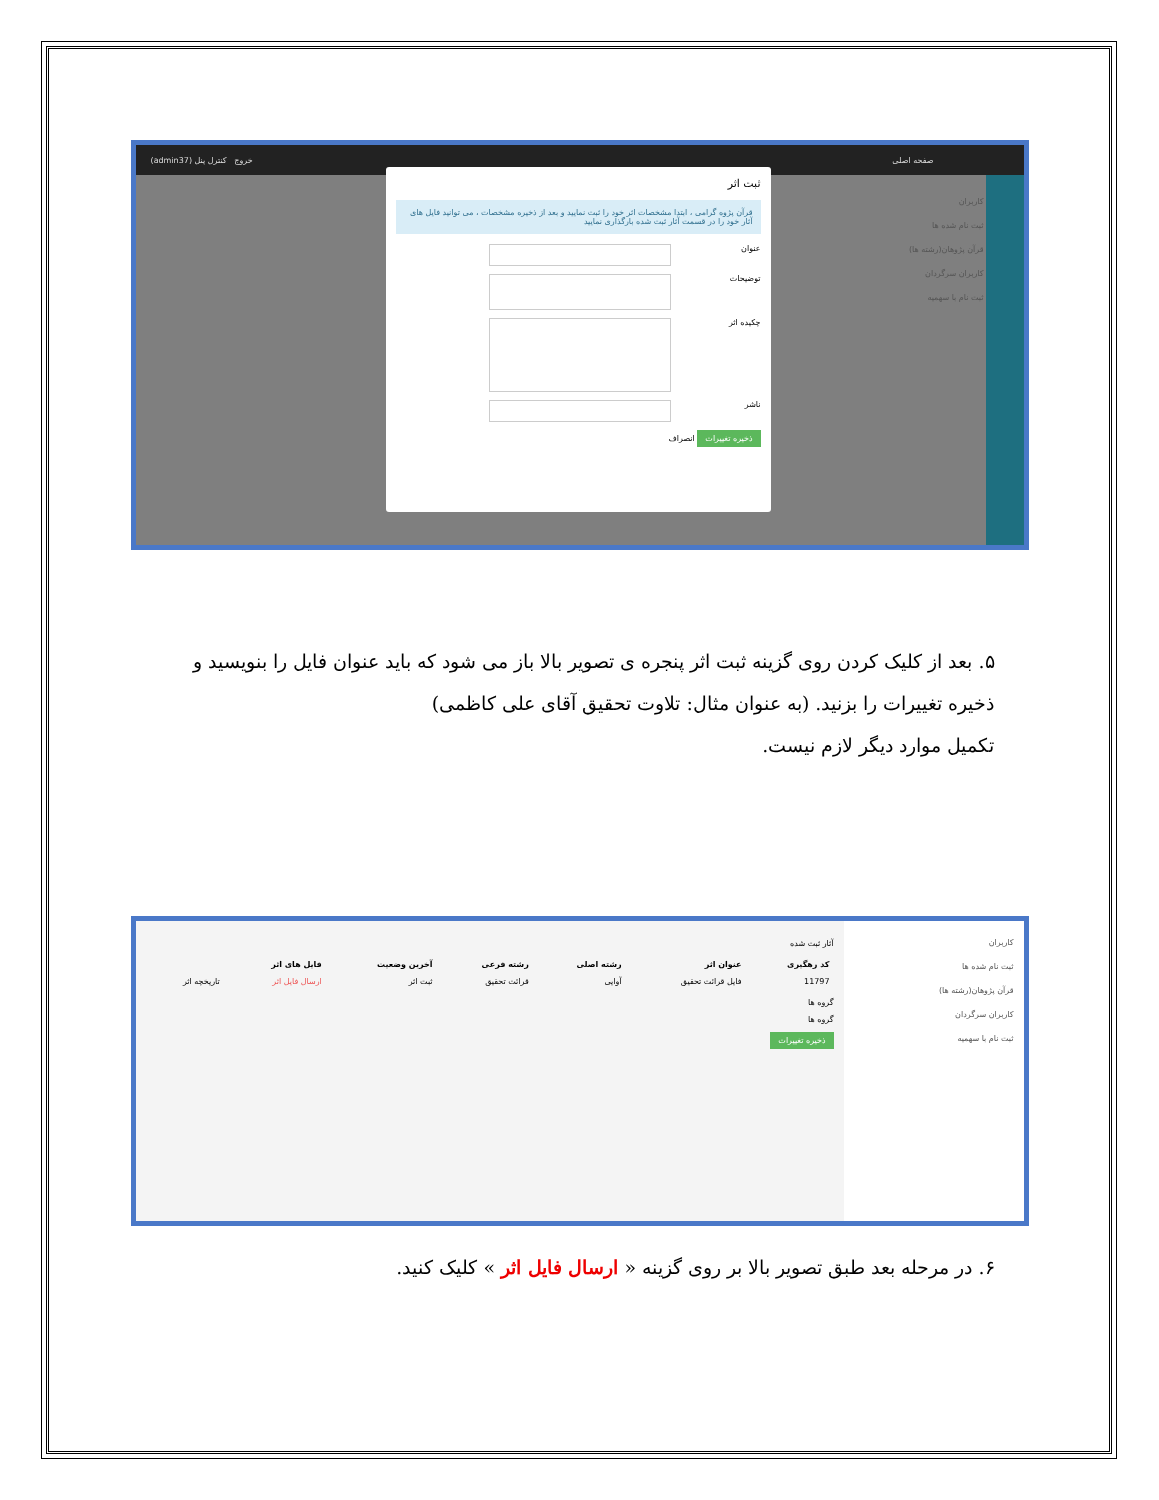صفحه اصلی خروج کنترل پنل (admin37)
کاربران
ثبت نام شده ها
قرآن پژوهان(رشته ها)
کاربران سرگردان
ثبت نام با سهمیه
ثبت اثر
قرآن پژوه گرامی ، ابتدا مشخصات اثر خود را ثبت نمایید و بعد از ذخیره مشخصات ، می توانید فایل های آثار خود را در قسمت آثار ثبت شده بارگذاری نمایید
عنوان
توضیحات
چکیده اثر
ناشر
ذخیره تغییرات انصراف
۵. بعد از کلیک کردن روی گزینه ثبت اثر پنجره ی تصویر بالا باز می شود که باید عنوان فایل را بنویسید و ذخیره تغییرات را بزنید. (به عنوان مثال: تلاوت تحقیق آقای علی کاظمی)
تکمیل موارد دیگر لازم نیست.
کاربران
ثبت نام شده ها
قرآن پژوهان(رشته ها)
کاربران سرگردان
ثبت نام با سهمیه
آثار ثبت شده
| کد رهگیری | عنوان اثر | رشته اصلی | رشته فرعی | آخرین وضعیت | فایل های اثر | |
| --- | --- | --- | --- | --- | --- | --- |
| 11797 | فایل قرائت تحقیق | آوایی | قرائت تحقیق | ثبت اثر | ارسال فایل اثر | تاریخچه اثر |
گروه ها
گروه ها
ذخیره تغییرات
۶. در مرحله بعد طبق تصویر بالا بر روی گزینه « ارسال فایل اثر » کلیک کنید.